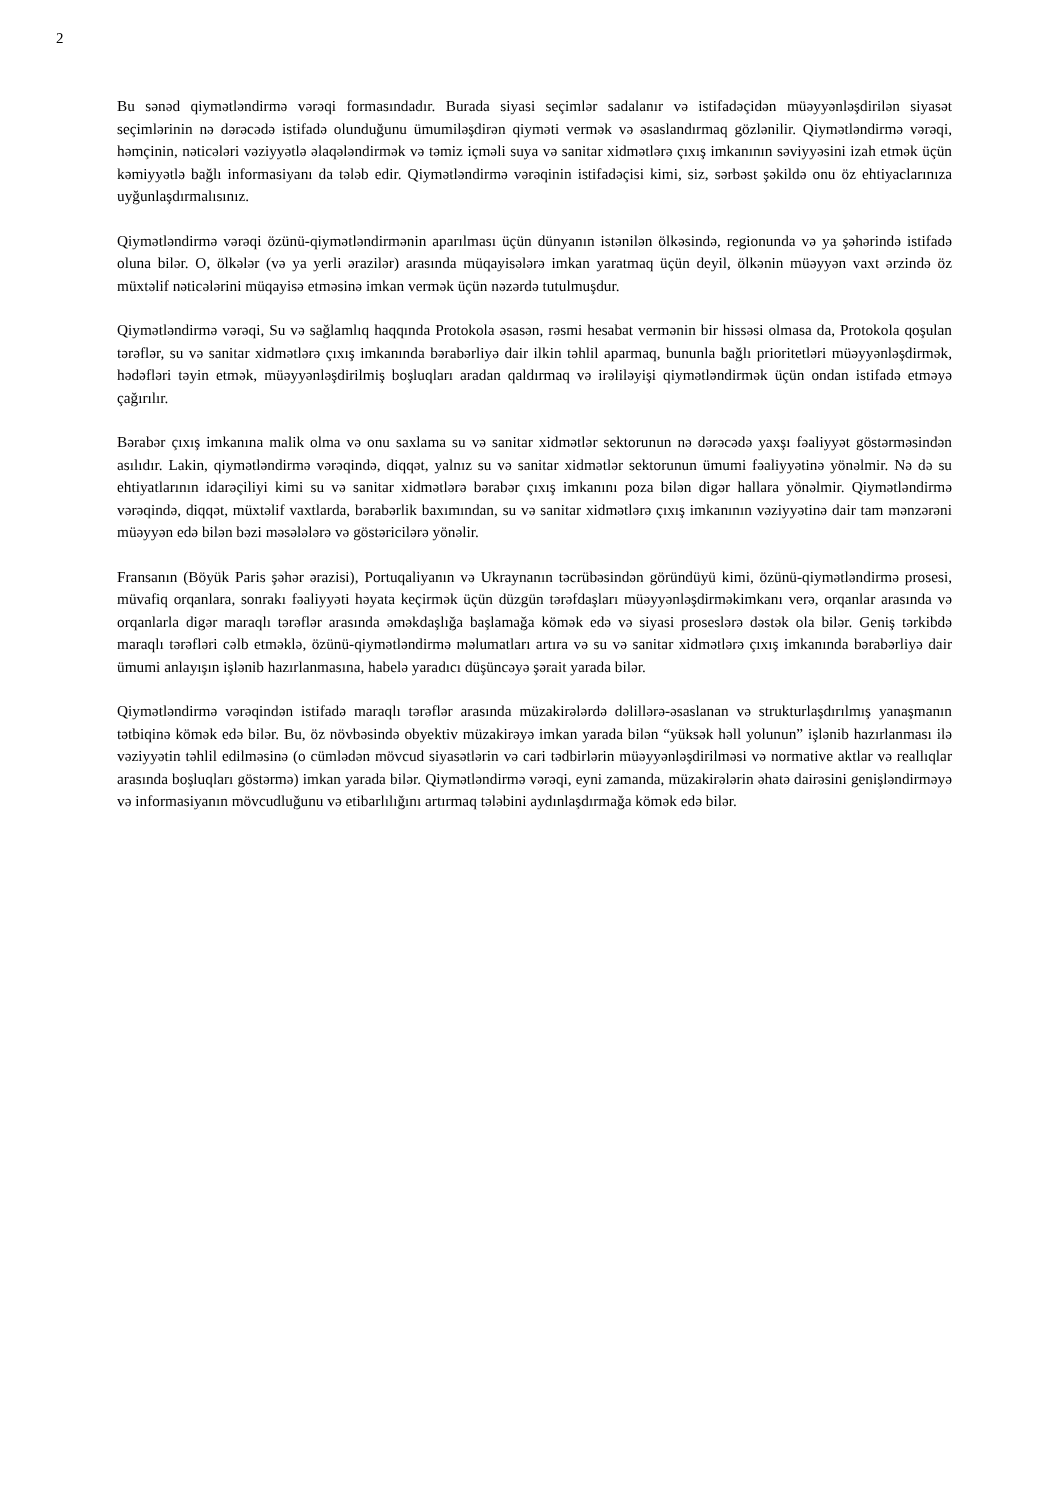2
Bu sənəd qiymətləndirmə vərəqi formasındadır. Burada siyasi seçimlər sadalanır və istifadəçidən müəyyənləşdirilən siyasət seçimlərinin nə dərəcədə istifadə olunduğunu ümumiləşdirən qiyməti vermək və əsaslandırmaq gözlənilir. Qiymətləndirmə vərəqi, həmçinin, nəticələri vəziyyətlə əlaqələndirmək və təmiz içməli suya və sanitar xidmətlərə çıxış imkanının səviyyəsini izah etmək üçün kəmiyyətlə bağlı informasiyanı da tələb edir. Qiymətləndirmə vərəqinin istifadəçisi kimi, siz, sərbəst şəkildə onu öz ehtiyaclarınıza uyğunlaşdırmalısınız.
Qiymətləndirmə vərəqi özünü-qiymətləndirmənin aparılması üçün dünyanın istənilən ölkəsində, regionunda və ya şəhərində istifadə oluna bilər. O, ölkələr (və ya yerli ərazilər) arasında müqayisələrə imkan yaratmaq üçün deyil, ölkənin müəyyən vaxt ərzində öz müxtəlif nəticələrini müqayisə etməsinə imkan vermək üçün nəzərdə tutulmuşdur.
Qiymətləndirmə vərəqi, Su və sağlamlıq haqqında Protokola əsasən, rəsmi hesabat vermənin bir hissəsi olmasa da, Protokola qoşulan tərəflər, su və sanitar xidmətlərə çıxış imkanında bərabərliyə dair ilkin təhlil aparmaq, bununla bağlı prioritetləri müəyyənləşdirmək, hədəfləri təyin etmək, müəyyənləşdirilmiş boşluqları aradan qaldırmaq və irəliləyişi qiymətləndirmək üçün ondan istifadə etməyə çağırılır.
Bərabər çıxış imkanına malik olma və onu saxlama su və sanitar xidmətlər sektorunun nə dərəcədə yaxşı fəaliyyət göstərməsindən asılıdır. Lakin, qiymətləndirmə vərəqində, diqqət, yalnız su və sanitar xidmətlər sektorunun ümumi fəaliyyətinə yönəlmir. Nə də su ehtiyatlarının idarəçiliyi kimi su və sanitar xidmətlərə bərabər çıxış imkanını poza bilən digər hallara yönəlmir. Qiymətləndirmə vərəqində, diqqət, müxtəlif vaxtlarda, bərabərlik baxımından, su və sanitar xidmətlərə çıxış imkanının vəziyyətinə dair tam mənzərəni müəyyən edə bilən bəzi məsələlərə və göstəricilərə yönəlir.
Fransanın (Böyük Paris şəhər ərazisi), Portuqaliyanın və Ukraynanın təcrübəsindən göründüyü kimi, özünü-qiymətləndirmə prosesi, müvafiq orqanlara, sonrakı fəaliyyəti həyata keçirmək üçün düzgün tərəfdaşları müəyyənləşdirməkimkanı verə, orqanlar arasında və orqanlarla digər maraqlı tərəflər arasında əməkdaşlığa başlamağa kömək edə və siyasi proseslərə dəstək ola bilər. Geniş tərkibdə maraqlı tərəfləri cəlb etməklə, özünü-qiymətləndirmə məlumatları artıra və su və sanitar xidmətlərə çıxış imkanında bərabərliyə dair ümumi anlayışın işlənib hazırlanmasına, habelə yaradıcı düşüncəyə şərait yarada bilər.
Qiymətləndirmə vərəqindən istifadə maraqlı tərəflər arasında müzakirələrdə dəlillərə-əsaslanan və strukturlaşdırılmış yanaşmanın tətbiqinə kömək edə bilər. Bu, öz növbəsində obyektiv müzakirəyə imkan yarada bilən “yüksək həll yolunun” işlənib hazırlanması ilə vəziyyətin təhlil edilməsinə (o cümlədən mövcud siyasətlərin və cari tədbirlərin müəyyənləşdirilməsi və normative aktlar və reallıqlar arasında boşluqları göstərmə) imkan yarada bilər. Qiymətləndirmə vərəqi, eyni zamanda, müzakirələrin əhatə dairəsini genişləndirməyə və informasiyanın mövcudluğunu və etibarlılığını artırmaq tələbini aydınlaşdırmağa kömək edə bilər.